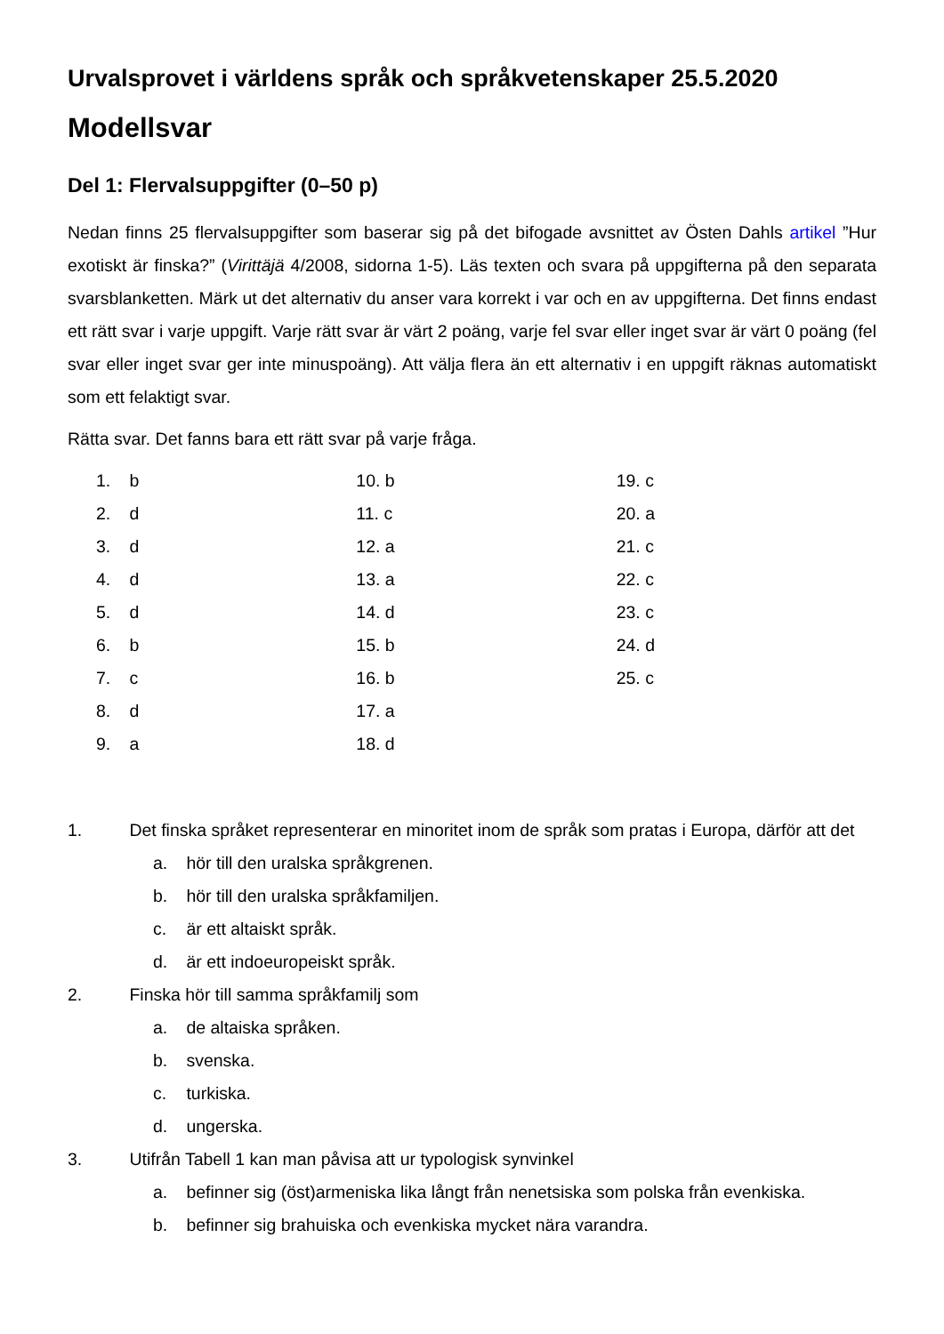Urvalsprovet i världens språk och språkvetenskaper 25.5.2020
Modellsvar
Del 1: Flervalsuppgifter (0–50 p)
Nedan finns 25 flervalsuppgifter som baserar sig på det bifogade avsnittet av Östen Dahls artikel ”Hur exotiskt är finska?” (Virittäjä 4/2008, sidorna 1-5). Läs texten och svara på uppgifterna på den separata svarsblanketten. Märk ut det alternativ du anser vara korrekt i var och en av uppgifterna. Det finns endast ett rätt svar i varje uppgift. Varje rätt svar är värt 2 poäng, varje fel svar eller inget svar är värt 0 poäng (fel svar eller inget svar ger inte minuspoäng). Att välja flera än ett alternativ i en uppgift räknas automatiskt som ett felaktigt svar.
Rätta svar. Det fanns bara ett rätt svar på varje fråga.
1. b
2. d
3. d
4. d
5. d
6. b
7. c
8. d
9. a
10. b
11. c
12. a
13. a
14. d
15. b
16. b
17. a
18. d
19. c
20. a
21. c
22. c
23. c
24. d
25. c
1. Det finska språket representerar en minoritet inom de språk som pratas i Europa, därför att det
a. hör till den uralska språkgrenen.
b. hör till den uralska språkfamiljen.
c. är ett altaiskt språk.
d. är ett indoeuropeiskt språk.
2. Finska hör till samma språkfamilj som
a. de altaiska språken.
b. svenska.
c. turkiska.
d. ungerska.
3. Utifrån Tabell 1 kan man påvisa att ur typologisk synvinkel
a. befinner sig (öst)armeniska lika långt från nenetsiska som polska från evenkiska.
b. befinner sig brahuiska och evenkiska mycket nära varandra.